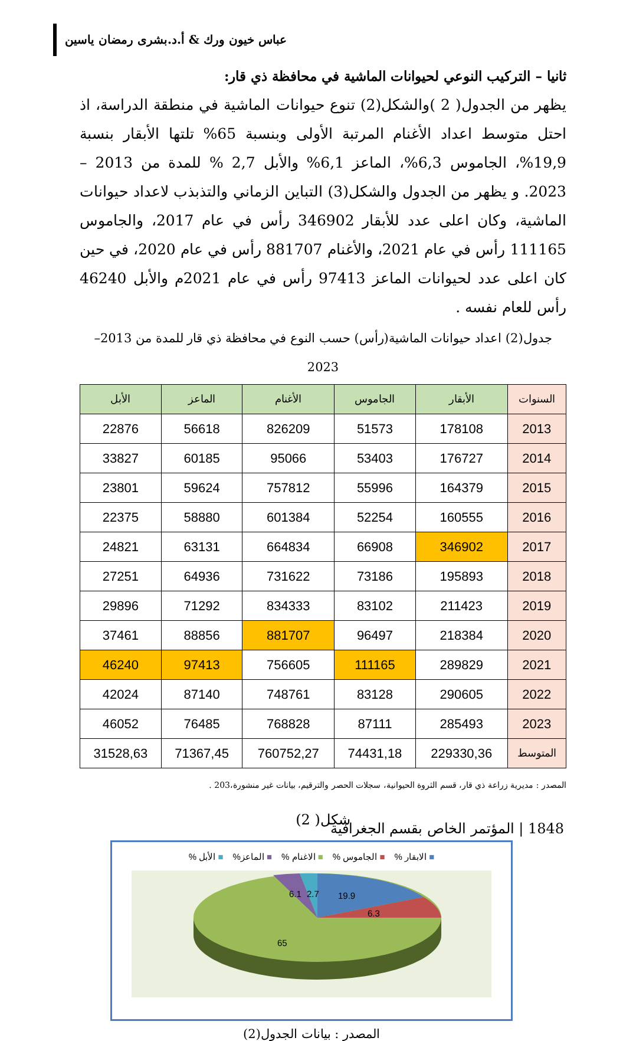عباس خيون ورك & أ.د.بشرى رمضان ياسين
ثانيا – التركيب النوعي لحيوانات الماشية في محافظة ذي قار:
يظهر من الجدول( 2 )والشكل(2) تنوع حيوانات الماشية في منطقة الدراسة، اذ احتل متوسط اعداد الأغنام المرتبة الأولى وبنسبة 65% تلتها الأبقار بنسبة 19,9%، الجاموس 6,3%، الماعز 6,1% والأبل 2,7 % للمدة من 2013 – 2023. و يظهر من الجدول والشكل(3) التباين الزماني والتذبذب لاعداد حيوانات الماشية، وكان اعلى عدد للأبقار 346902 رأس في عام 2017، والجاموس 111165 رأس في عام 2021، والأغنام 881707 رأس في عام 2020، في حين كان اعلى عدد لحيوانات الماعز 97413 رأس في عام 2021م والأبل 46240 رأس للعام نفسه .
جدول(2) اعداد حيوانات الماشية(رأس) حسب النوع في محافظة ذي قار للمدة من 2013–2023
| السنوات | الأبقار | الجاموس | الأغنام | الماعز | الأبل |
| --- | --- | --- | --- | --- | --- |
| 2013 | 178108 | 51573 | 826209 | 56618 | 22876 |
| 2014 | 176727 | 53403 | 95066 | 60185 | 33827 |
| 2015 | 164379 | 55996 | 757812 | 59624 | 23801 |
| 2016 | 160555 | 52254 | 601384 | 58880 | 22375 |
| 2017 | 346902 | 66908 | 664834 | 63131 | 24821 |
| 2018 | 195893 | 73186 | 731622 | 64936 | 27251 |
| 2019 | 211423 | 83102 | 834333 | 71292 | 29896 |
| 2020 | 218384 | 96497 | 881707 | 88856 | 37461 |
| 2021 | 289829 | 111165 | 756605 | 97413 | 46240 |
| 2022 | 290605 | 83128 | 748761 | 87140 | 42024 |
| 2023 | 285493 | 87111 | 768828 | 76485 | 46052 |
| المتوسط | 229330,36 | 74431,18 | 760752,27 | 71367,45 | 31528,63 |
المصدر : مديرية زراعة ذي قار، قسم الثروة الحيوانية، سجلات الحصر والترقيم، بيانات غير منشورة،203 .
شكل( 2)
■ الابقار % ■ الجاموس % ■ الاغنام % ■ الماعز% ■ الأبل %
19.9
6.3
6.1
2.7
65
المصدر : بيانات الجدول(2)
1848 | المؤتمر الخاص بقسم الجغرافية